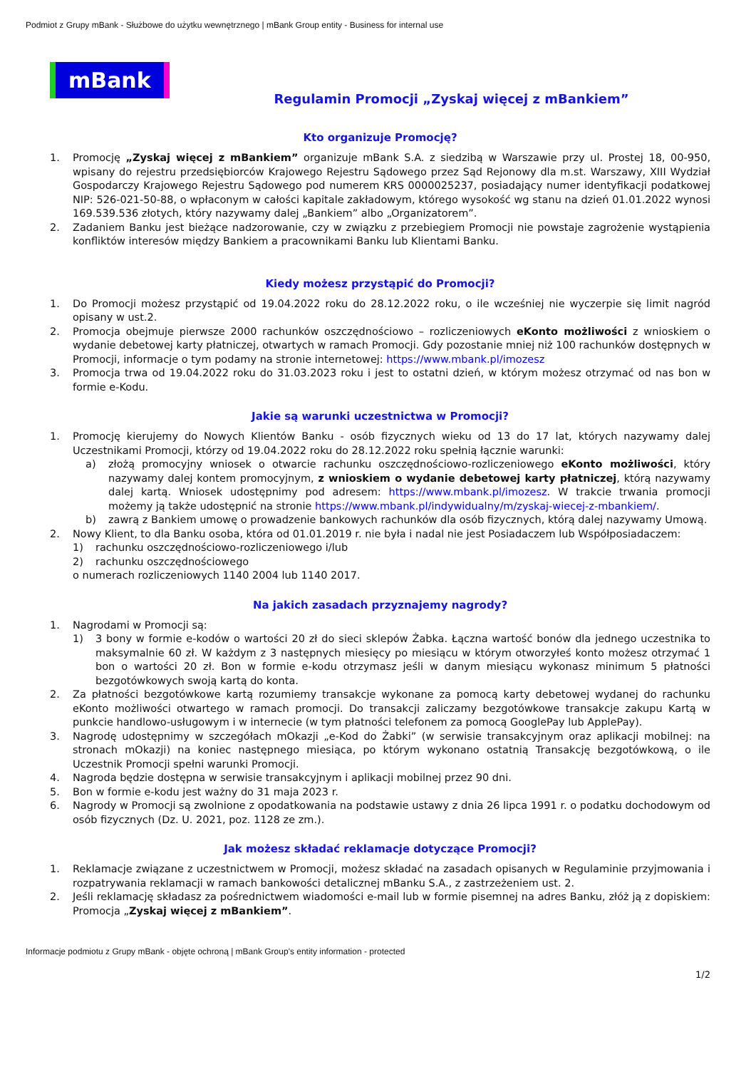Podmiot z Grupy mBank - Służbowe do użytku wewnętrznego | mBank Group entity - Business for internal use
mBank
Regulamin Promocji „Zyskaj więcej z mBankiem”
Kto organizuje Promocję?
1. Promocję „Zyskaj więcej z mBankiem” organizuje mBank S.A. z siedzibą w Warszawie przy ul. Prostej 18, 00-950, wpisany do rejestru przedsiębiorców Krajowego Rejestru Sądowego przez Sąd Rejonowy dla m.st. Warszawy, XIII Wydział Gospodarczy Krajowego Rejestru Sądowego pod numerem KRS 0000025237, posiadający numer identyfikacji podatkowej NIP: 526-021-50-88, o wpłaconym w całości kapitale zakładowym, którego wysokość wg stanu na dzień 01.01.2022 wynosi 169.539.536 złotych, który nazywamy dalej „Bankiem” albo „Organizatorem”.
2. Zadaniem Banku jest bieżące nadzorowanie, czy w związku z przebiegiem Promocji nie powstaje zagrożenie wystąpienia konfliktów interesów między Bankiem a pracownikami Banku lub Klientami Banku.
Kiedy możesz przystąpić do Promocji?
1. Do Promocji możesz przystąpić od 19.04.2022 roku do 28.12.2022 roku, o ile wcześniej nie wyczerpie się limit nagród opisany w ust.2.
2. Promocja obejmuje pierwsze 2000 rachunków oszczędnościowo – rozliczeniowych eKonto możliwości z wnioskiem o wydanie debetowej karty płatniczej, otwartych w ramach Promocji. Gdy pozostanie mniej niż 100 rachunków dostępnych w Promocji, informacje o tym podamy na stronie internetowej: https://www.mbank.pl/imozesz
3. Promocja trwa od 19.04.2022 roku do 31.03.2023 roku i jest to ostatni dzień, w którym możesz otrzymać od nas bon w formie e-Kodu.
Jakie są warunki uczestnictwa w Promocji?
1. Promocję kierujemy do Nowych Klientów Banku - osób fizycznych wieku od 13 do 17 lat, których nazywamy dalej Uczestnikami Promocji, którzy od 19.04.2022 roku do 28.12.2022 roku spełnią łącznie warunki:
a) złożą promocyjny wniosek o otwarcie rachunku oszczędnościowo-rozliczeniowego eKonto możliwości, który nazywamy dalej kontem promocyjnym, z wnioskiem o wydanie debetowej karty płatniczej, którą nazywamy dalej kartą. Wniosek udostępnimy pod adresem: https://www.mbank.pl/imozesz. W trakcie trwania promocji możemy ją także udostępnić na stronie https://www.mbank.pl/indywidualny/m/zyskaj-wiecej-z-mbankiem/.
b) zawrą z Bankiem umowę o prowadzenie bankowych rachunków dla osób fizycznych, którą dalej nazywamy Umową.
2. Nowy Klient, to dla Banku osoba, która od 01.01.2019 r. nie była i nadal nie jest Posiadaczem lub Współposiadaczem:
1) rachunku oszczędnościowo-rozliczeniowego i/lub
2) rachunku oszczędnościowego
o numerach rozliczeniowych 1140 2004 lub 1140 2017.
Na jakich zasadach przyznajemy nagrody?
1. Nagrodami w Promocji są:
1) 3 bony w formie e-kodów o wartości 20 zł do sieci sklepów Żabka. Łączna wartość bonów dla jednego uczestnika to maksymalnie 60 zł. W każdym z 3 następnych miesięcy po miesiącu w którym otworzyłeś konto możesz otrzymać 1 bon o wartości 20 zł. Bon w formie e-kodu otrzymasz jeśli w danym miesiącu wykonasz minimum 5 płatności bezgotówkowych swoją kartą do konta.
2. Za płatności bezgotówkowe kartą rozumiemy transakcje wykonane za pomocą karty debetowej wydanej do rachunku eKonto możliwości otwartego w ramach promocji. Do transakcji zaliczamy bezgotówkowe transakcje zakupu Kartą w punkcie handlowo-usługowym i w internecie (w tym płatności telefonem za pomocą GooglePay lub ApplePay).
3. Nagrodę udostępnimy w szczegółach mOkazji „e-Kod do Żabki” (w serwisie transakcyjnym oraz aplikacji mobilnej: na stronach mOkazji) na koniec następnego miesiąca, po którym wykonano ostatnią Transakcję bezgotówkową, o ile Uczestnik Promocji spełni warunki Promocji.
4. Nagroda będzie dostępna w serwisie transakcyjnym i aplikacji mobilnej przez 90 dni.
5. Bon w formie e-kodu jest ważny do 31 maja 2023 r.
6. Nagrody w Promocji są zwolnione z opodatkowania na podstawie ustawy z dnia 26 lipca 1991 r. o podatku dochodowym od osób fizycznych (Dz. U. 2021, poz. 1128 ze zm.).
Jak możesz składać reklamacje dotyczące Promocji?
1. Reklamacje związane z uczestnictwem w Promocji, możesz składać na zasadach opisanych w Regulaminie przyjmowania i rozpatrywania reklamacji w ramach bankowości detalicznej mBanku S.A., z zastrzeżeniem ust. 2.
2. Jeśli reklamację składasz za pośrednictwem wiadomości e-mail lub w formie pisemnej na adres Banku, złóż ją z dopiskiem: Promocja „Zyskaj więcej z mBankiem”.
Informacje podmiotu z Grupy mBank - objęte ochroną | mBank Group's entity information - protected
1/2